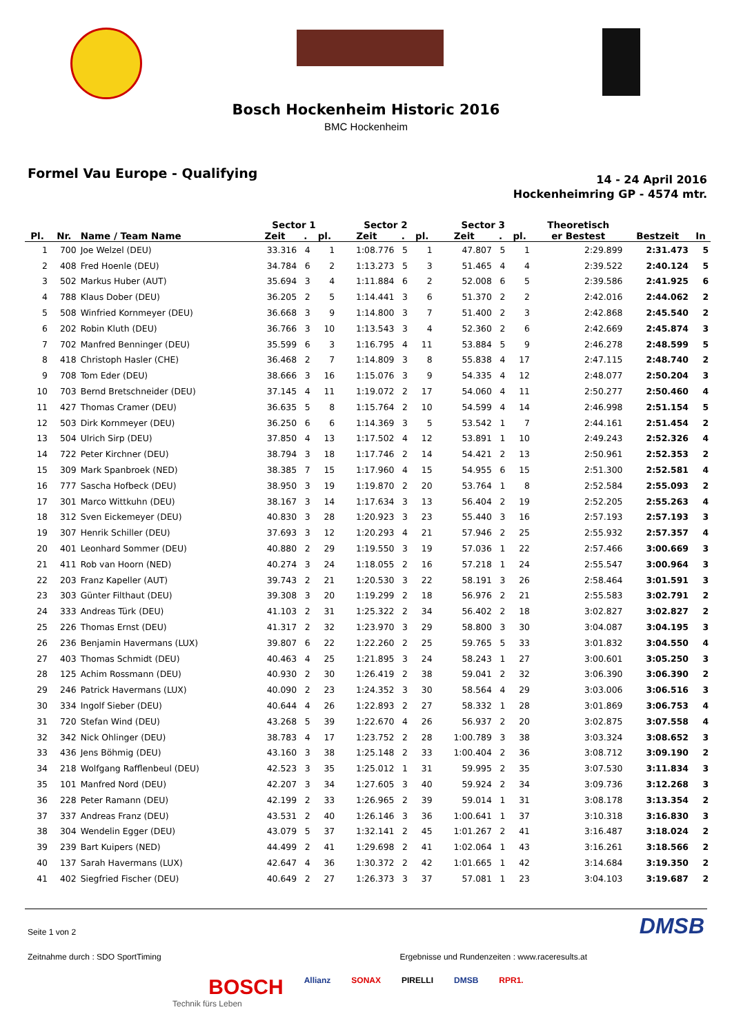Bosch Hockenheim Historic 2016
BMC Hockenheim
Formel Vau Europe - Qualifying
14 - 24 April 2016
Hockenheimring GP - 4574 mtr.
| | | | Sector 1 | | | Sector 2 | | | Sector 3 | | | Theoretisch | | |
| --- | --- | --- | --- | --- | --- | --- | --- | --- | --- | --- | --- | --- | --- | --- |
| Pl. | Nr. | Name / Team Name | Zeit | . | pl. | Zeit | . | pl. | Zeit | . | pl. | er Bestest | Bestzeit | In |
| 1 | 700 | Joe Welzel (DEU) | 33.316 | 4 | 1 | 1:08.776 | 5 | 1 | 47.807 | 5 | 1 | 2:29.899 | 2:31.473 | 5 |
| 2 | 408 | Fred Hoenle (DEU) | 34.784 | 6 | 2 | 1:13.273 | 5 | 3 | 51.465 | 4 | 4 | 2:39.522 | 2:40.124 | 5 |
| 3 | 502 | Markus Huber (AUT) | 35.694 | 3 | 4 | 1:11.884 | 6 | 2 | 52.008 | 6 | 5 | 2:39.586 | 2:41.925 | 6 |
| 4 | 788 | Klaus Dober (DEU) | 36.205 | 2 | 5 | 1:14.441 | 3 | 6 | 51.370 | 2 | 2 | 2:42.016 | 2:44.062 | 2 |
| 5 | 508 | Winfried Kornmeyer (DEU) | 36.668 | 3 | 9 | 1:14.800 | 3 | 7 | 51.400 | 2 | 3 | 2:42.868 | 2:45.540 | 2 |
| 6 | 202 | Robin Kluth (DEU) | 36.766 | 3 | 10 | 1:13.543 | 3 | 4 | 52.360 | 2 | 6 | 2:42.669 | 2:45.874 | 3 |
| 7 | 702 | Manfred Benninger (DEU) | 35.599 | 6 | 3 | 1:16.795 | 4 | 11 | 53.884 | 5 | 9 | 2:46.278 | 2:48.599 | 5 |
| 8 | 418 | Christoph Hasler (CHE) | 36.468 | 2 | 7 | 1:14.809 | 3 | 8 | 55.838 | 4 | 17 | 2:47.115 | 2:48.740 | 2 |
| 9 | 708 | Tom Eder (DEU) | 38.666 | 3 | 16 | 1:15.076 | 3 | 9 | 54.335 | 4 | 12 | 2:48.077 | 2:50.204 | 3 |
| 10 | 703 | Bernd Bretschneider (DEU) | 37.145 | 4 | 11 | 1:19.072 | 2 | 17 | 54.060 | 4 | 11 | 2:50.277 | 2:50.460 | 4 |
| 11 | 427 | Thomas Cramer (DEU) | 36.635 | 5 | 8 | 1:15.764 | 2 | 10 | 54.599 | 4 | 14 | 2:46.998 | 2:51.154 | 5 |
| 12 | 503 | Dirk Kornmeyer (DEU) | 36.250 | 6 | 6 | 1:14.369 | 3 | 5 | 53.542 | 1 | 7 | 2:44.161 | 2:51.454 | 2 |
| 13 | 504 | Ulrich Sirp (DEU) | 37.850 | 4 | 13 | 1:17.502 | 4 | 12 | 53.891 | 1 | 10 | 2:49.243 | 2:52.326 | 4 |
| 14 | 722 | Peter Kirchner (DEU) | 38.794 | 3 | 18 | 1:17.746 | 2 | 14 | 54.421 | 2 | 13 | 2:50.961 | 2:52.353 | 2 |
| 15 | 309 | Mark Spanbroek (NED) | 38.385 | 7 | 15 | 1:17.960 | 4 | 15 | 54.955 | 6 | 15 | 2:51.300 | 2:52.581 | 4 |
| 16 | 777 | Sascha Hofbeck (DEU) | 38.950 | 3 | 19 | 1:19.870 | 2 | 20 | 53.764 | 1 | 8 | 2:52.584 | 2:55.093 | 2 |
| 17 | 301 | Marco Wittkuhn (DEU) | 38.167 | 3 | 14 | 1:17.634 | 3 | 13 | 56.404 | 2 | 19 | 2:52.205 | 2:55.263 | 4 |
| 18 | 312 | Sven Eickemeyer (DEU) | 40.830 | 3 | 28 | 1:20.923 | 3 | 23 | 55.440 | 3 | 16 | 2:57.193 | 2:57.193 | 3 |
| 19 | 307 | Henrik Schiller (DEU) | 37.693 | 3 | 12 | 1:20.293 | 4 | 21 | 57.946 | 2 | 25 | 2:55.932 | 2:57.357 | 4 |
| 20 | 401 | Leonhard Sommer (DEU) | 40.880 | 2 | 29 | 1:19.550 | 3 | 19 | 57.036 | 1 | 22 | 2:57.466 | 3:00.669 | 3 |
| 21 | 411 | Rob van Hoorn (NED) | 40.274 | 3 | 24 | 1:18.055 | 2 | 16 | 57.218 | 1 | 24 | 2:55.547 | 3:00.964 | 3 |
| 22 | 203 | Franz Kapeller (AUT) | 39.743 | 2 | 21 | 1:20.530 | 3 | 22 | 58.191 | 3 | 26 | 2:58.464 | 3:01.591 | 3 |
| 23 | 303 | Günter Filthaut (DEU) | 39.308 | 3 | 20 | 1:19.299 | 2 | 18 | 56.976 | 2 | 21 | 2:55.583 | 3:02.791 | 2 |
| 24 | 333 | Andreas Türk (DEU) | 41.103 | 2 | 31 | 1:25.322 | 2 | 34 | 56.402 | 2 | 18 | 3:02.827 | 3:02.827 | 2 |
| 25 | 226 | Thomas Ernst (DEU) | 41.317 | 2 | 32 | 1:23.970 | 3 | 29 | 58.800 | 3 | 30 | 3:04.087 | 3:04.195 | 3 |
| 26 | 236 | Benjamin Havermans (LUX) | 39.807 | 6 | 22 | 1:22.260 | 2 | 25 | 59.765 | 5 | 33 | 3:01.832 | 3:04.550 | 4 |
| 27 | 403 | Thomas Schmidt (DEU) | 40.463 | 4 | 25 | 1:21.895 | 3 | 24 | 58.243 | 1 | 27 | 3:00.601 | 3:05.250 | 3 |
| 28 | 125 | Achim Rossmann (DEU) | 40.930 | 2 | 30 | 1:26.419 | 2 | 38 | 59.041 | 2 | 32 | 3:06.390 | 3:06.390 | 2 |
| 29 | 246 | Patrick Havermans (LUX) | 40.090 | 2 | 23 | 1:24.352 | 3 | 30 | 58.564 | 4 | 29 | 3:03.006 | 3:06.516 | 3 |
| 30 | 334 | Ingolf Sieber (DEU) | 40.644 | 4 | 26 | 1:22.893 | 2 | 27 | 58.332 | 1 | 28 | 3:01.869 | 3:06.753 | 4 |
| 31 | 720 | Stefan Wind (DEU) | 43.268 | 5 | 39 | 1:22.670 | 4 | 26 | 56.937 | 2 | 20 | 3:02.875 | 3:07.558 | 4 |
| 32 | 342 | Nick Ohlinger (DEU) | 38.783 | 4 | 17 | 1:23.752 | 2 | 28 | 1:00.789 | 3 | 38 | 3:03.324 | 3:08.652 | 3 |
| 33 | 436 | Jens Böhmig (DEU) | 43.160 | 3 | 38 | 1:25.148 | 2 | 33 | 1:00.404 | 2 | 36 | 3:08.712 | 3:09.190 | 2 |
| 34 | 218 | Wolfgang Rafflenbeul (DEU) | 42.523 | 3 | 35 | 1:25.012 | 1 | 31 | 59.995 | 2 | 35 | 3:07.530 | 3:11.834 | 3 |
| 35 | 101 | Manfred Nord (DEU) | 42.207 | 3 | 34 | 1:27.605 | 3 | 40 | 59.924 | 2 | 34 | 3:09.736 | 3:12.268 | 3 |
| 36 | 228 | Peter Ramann (DEU) | 42.199 | 2 | 33 | 1:26.965 | 2 | 39 | 59.014 | 1 | 31 | 3:08.178 | 3:13.354 | 2 |
| 37 | 337 | Andreas Franz (DEU) | 43.531 | 2 | 40 | 1:26.146 | 3 | 36 | 1:00.641 | 1 | 37 | 3:10.318 | 3:16.830 | 3 |
| 38 | 304 | Wendelin Egger (DEU) | 43.079 | 5 | 37 | 1:32.141 | 2 | 45 | 1:01.267 | 2 | 41 | 3:16.487 | 3:18.024 | 2 |
| 39 | 239 | Bart Kuipers (NED) | 44.499 | 2 | 41 | 1:29.698 | 2 | 41 | 1:02.064 | 1 | 43 | 3:16.261 | 3:18.566 | 2 |
| 40 | 137 | Sarah Havermans (LUX) | 42.647 | 4 | 36 | 1:30.372 | 2 | 42 | 1:01.665 | 1 | 42 | 3:14.684 | 3:19.350 | 2 |
| 41 | 402 | Siegfried Fischer (DEU) | 40.649 | 2 | 27 | 1:26.373 | 3 | 37 | 57.081 | 1 | 23 | 3:04.103 | 3:19.687 | 2 |
Seite 1 von 2 DMSB
Zeitnahme durch : SDO SportTiming Ergebnisse und Rundenzeiten : www.raceresults.at
BOSCH Allianz SONAX PIRELLI DMSB RPR1.
Technik fürs Leben